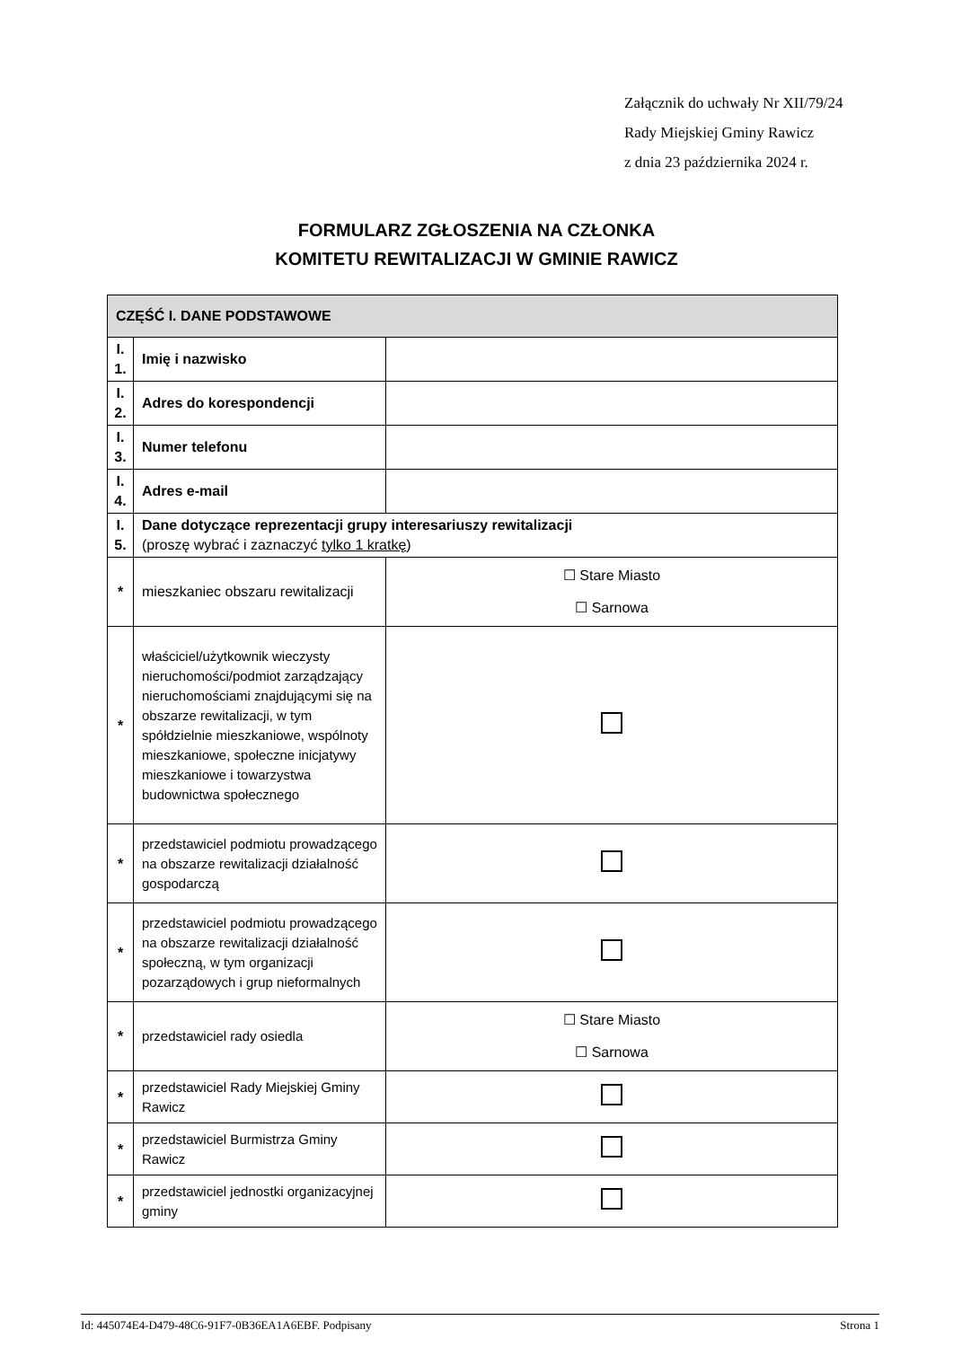Załącznik do uchwały Nr XII/79/24
Rady Miejskiej Gminy Rawicz
z dnia 23 października 2024 r.
FORMULARZ ZGŁOSZENIA NA CZŁONKA
KOMITETU REWITALIZACJI W GMINIE RAWICZ
| CZĘŚĆ I. DANE PODSTAWOWE | | |
| I. 1. | Imię i nazwisko | |
| I. 2. | Adres do korespondencji | |
| I. 3. | Numer telefonu | |
| I. 4. | Adres e-mail | |
| I. 5. | Dane dotyczące reprezentacji grupy interesariuszy rewitalizacji (proszę wybrać i zaznaczyć tylko 1 kratkę ) | |
| * | mieszkaniec obszaru rewitalizacji | ☐ Stare Miasto ☐ Sarnowa |
| * | właściciel/użytkownik wieczysty nieruchomości/podmiot zarządzający nieruchomościami znajdującymi się na obszarze rewitalizacji, w tym spółdzielnie mieszkaniowe, wspólnoty mieszkaniowe, społeczne inicjatywy mieszkaniowe i towarzystwa budownictwa społecznego | |
| * | przedstawiciel podmiotu prowadzącego na obszarze rewitalizacji działalność gospodarczą | |
| * | przedstawiciel podmiotu prowadzącego na obszarze rewitalizacji działalność społeczną, w tym organizacji pozarządowych i grup nieformalnych | |
| * | przedstawiciel rady osiedla | ☐ Stare Miasto ☐ Sarnowa |
| * | przedstawiciel Rady Miejskiej Gminy Rawicz | |
| * | przedstawiciel Burmistrza Gminy Rawicz | |
| * | przedstawiciel jednostki organizacyjnej gminy | |
Id: 445074E4-D479-48C6-91F7-0B36EA1A6EBF. Podpisany Strona 1